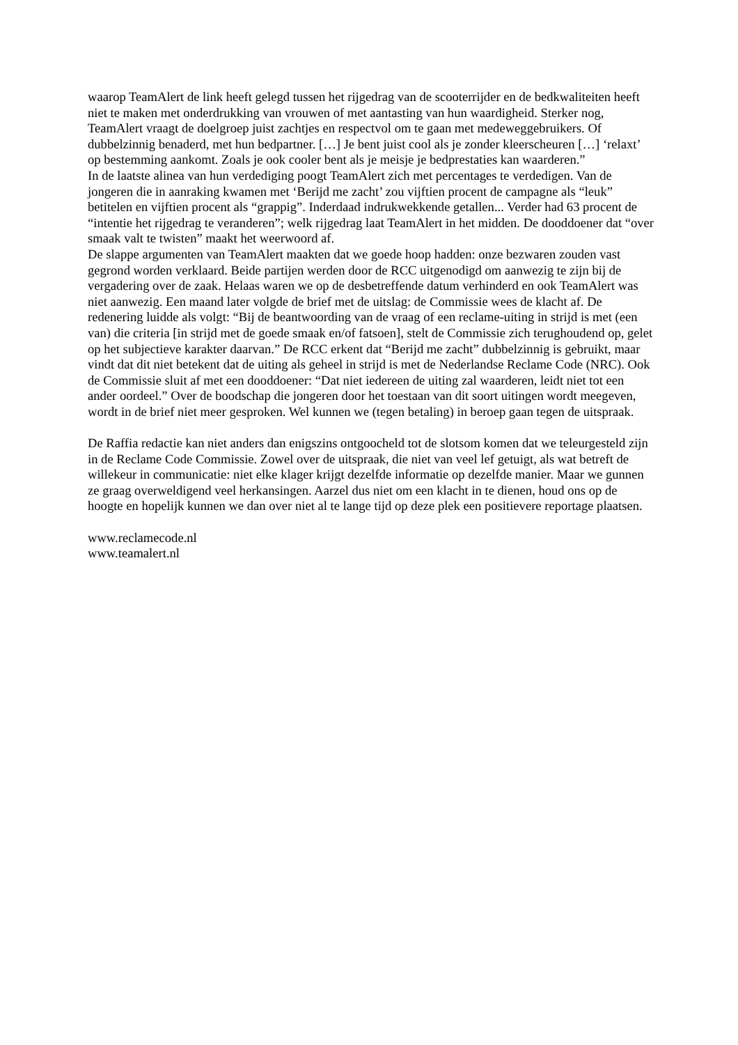waarop TeamAlert de link heeft gelegd tussen het rijgedrag van de scooterrijder en de bedkwaliteiten heeft niet te maken met onderdrukking van vrouwen of met aantasting van hun waardigheid. Sterker nog, TeamAlert vraagt de doelgroep juist zachtjes en respectvol om te gaan met medeweggebruikers. Of dubbelzinnig benaderd, met hun bedpartner. […] Je bent juist cool als je zonder kleerscheuren […] ‘relaxt’ op bestemming aankomt. Zoals je ook cooler bent als je meisje je bedprestaties kan waarderen.”
In de laatste alinea van hun verdediging poogt TeamAlert zich met percentages te verdedigen. Van de jongeren die in aanraking kwamen met ‘Berijd me zacht’ zou vijftien procent de campagne als “leuk” betitelen en vijftien procent als “grappig”. Inderdaad indrukwekkende getallen... Verder had 63 procent de “intentie het rijgedrag te veranderen”; welk rijgedrag laat TeamAlert in het midden. De dooddoener dat “over smaak valt te twisten” maakt het weerwoord af.
De slappe argumenten van TeamAlert maakten dat we goede hoop hadden: onze bezwaren zouden vast gegrond worden verklaard. Beide partijen werden door de RCC uitgenodigd om aanwezig te zijn bij de vergadering over de zaak. Helaas waren we op de desbetreffende datum verhinderd en ook TeamAlert was niet aanwezig. Een maand later volgde de brief met de uitslag: de Commissie wees de klacht af. De redenering luidde als volgt: “Bij de beantwoording van de vraag of een reclame-uiting in strijd is met (een van) die criteria [in strijd met de goede smaak en/of fatsoen], stelt de Commissie zich terughoudend op, gelet op het subjectieve karakter daarvan.” De RCC erkent dat “Berijd me zacht” dubbelzinnig is gebruikt, maar vindt dat dit niet betekent dat de uiting als geheel in strijd is met de Nederlandse Reclame Code (NRC). Ook de Commissie sluit af met een dooddoener: “Dat niet iedereen de uiting zal waarderen, leidt niet tot een ander oordeel.” Over de boodschap die jongeren door het toestaan van dit soort uitingen wordt meegeven, wordt in de brief niet meer gesproken. Wel kunnen we (tegen betaling) in beroep gaan tegen de uitspraak.
De Raffia redactie kan niet anders dan enigszins ontgoocheld tot de slotsom komen dat we teleurgesteld zijn in de Reclame Code Commissie. Zowel over de uitspraak, die niet van veel lef getuigt, als wat betreft de willekeur in communicatie: niet elke klager krijgt dezelfde informatie op dezelfde manier. Maar we gunnen ze graag overweldigend veel herkansingen. Aarzel dus niet om een klacht in te dienen, houd ons op de hoogte en hopelijk kunnen we dan over niet al te lange tijd op deze plek een positievere reportage plaatsen.
www.reclamecode.nl
www.teamalert.nl